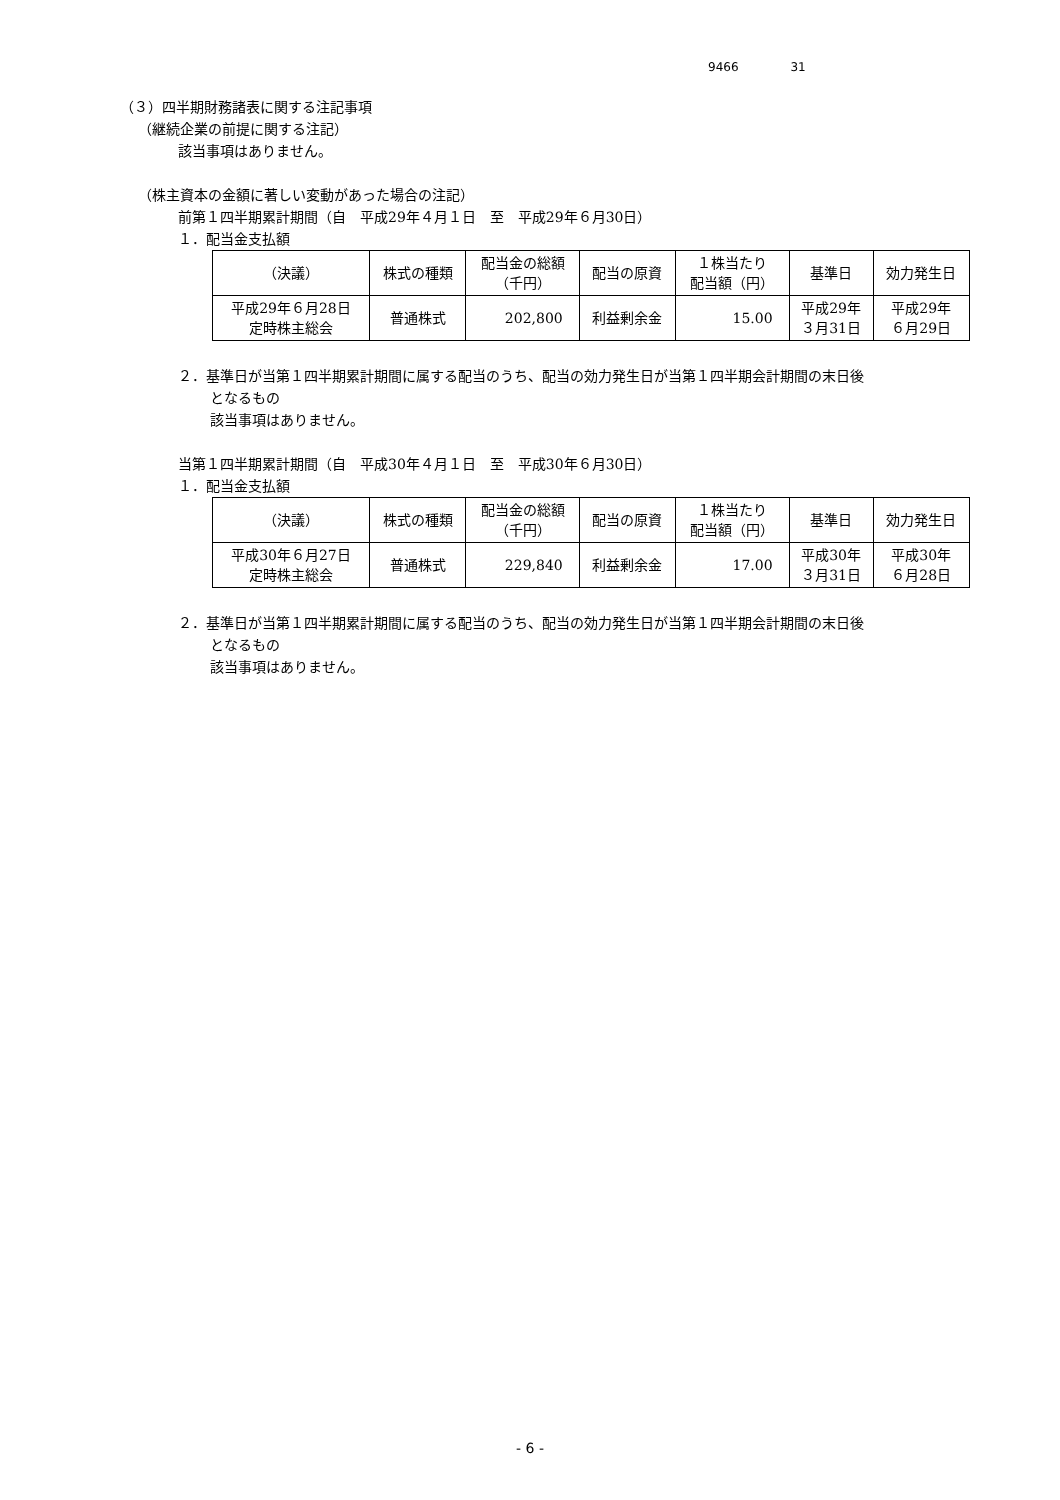9466 31
（３）四半期財務諸表に関する注記事項
（継続企業の前提に関する注記）
該当事項はありません。
（株主資本の金額に著しい変動があった場合の注記）
前第１四半期累計期間（自　平成29年４月１日　至　平成29年６月30日）
１．配当金支払額
| （決議） | 株式の種類 | 配当金の総額 （千円） | 配当の原資 | １株当たり 配当額（円） | 基準日 | 効力発生日 |
| 平成29年６月28日 定時株主総会 | 普通株式 | 202,800 | 利益剰余金 | 15.00 | 平成29年 ３月31日 | 平成29年 ６月29日 |
２．基準日が当第１四半期累計期間に属する配当のうち、配当の効力発生日が当第１四半期会計期間の末日後
となるもの
該当事項はありません。
当第１四半期累計期間（自　平成30年４月１日　至　平成30年６月30日）
１．配当金支払額
| （決議） | 株式の種類 | 配当金の総額 （千円） | 配当の原資 | １株当たり 配当額（円） | 基準日 | 効力発生日 |
| 平成30年６月27日 定時株主総会 | 普通株式 | 229,840 | 利益剰余金 | 17.00 | 平成30年 ３月31日 | 平成30年 ６月28日 |
２．基準日が当第１四半期累計期間に属する配当のうち、配当の効力発生日が当第１四半期会計期間の末日後
となるもの
該当事項はありません。
- 6 -